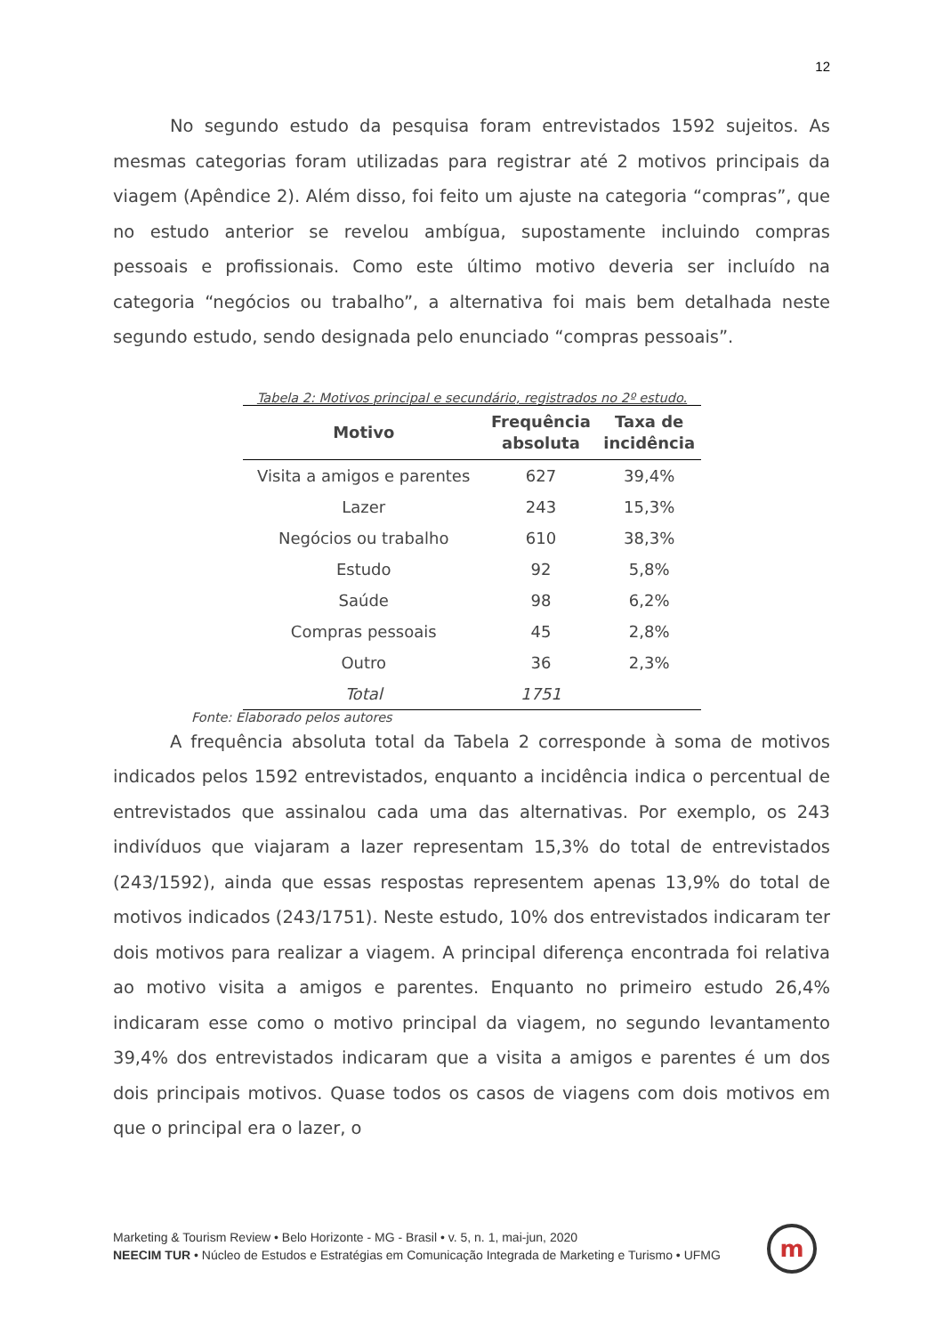12
No segundo estudo da pesquisa foram entrevistados 1592 sujeitos. As mesmas categorias foram utilizadas para registrar até 2 motivos principais da viagem (Apêndice 2). Além disso, foi feito um ajuste na categoria “compras”, que no estudo anterior se revelou ambígua, supostamente incluindo compras pessoais e profissionais. Como este último motivo deveria ser incluído na categoria “negócios ou trabalho”, a alternativa foi mais bem detalhada neste segundo estudo, sendo designada pelo enunciado “compras pessoais”.
Tabela 2: Motivos principal e secundário, registrados no 2º estudo.
| Motivo | Frequência absoluta | Taxa de incidência |
| --- | --- | --- |
| Visita a amigos e parentes | 627 | 39,4% |
| Lazer | 243 | 15,3% |
| Negócios ou trabalho | 610 | 38,3% |
| Estudo | 92 | 5,8% |
| Saúde | 98 | 6,2% |
| Compras pessoais | 45 | 2,8% |
| Outro | 36 | 2,3% |
| Total | 1751 | |
Fonte: Elaborado pelos autores
A frequência absoluta total da Tabela 2 corresponde à soma de motivos indicados pelos 1592 entrevistados, enquanto a incidência indica o percentual de entrevistados que assinalou cada uma das alternativas. Por exemplo, os 243 indivíduos que viajaram a lazer representam 15,3% do total de entrevistados (243/1592), ainda que essas respostas representem apenas 13,9% do total de motivos indicados (243/1751). Neste estudo, 10% dos entrevistados indicaram ter dois motivos para realizar a viagem. A principal diferença encontrada foi relativa ao motivo visita a amigos e parentes. Enquanto no primeiro estudo 26,4% indicaram esse como o motivo principal da viagem, no segundo levantamento 39,4% dos entrevistados indicaram que a visita a amigos e parentes é um dos dois principais motivos. Quase todos os casos de viagens com dois motivos em que o principal era o lazer, o
Marketing & Tourism Review • Belo Horizonte - MG - Brasil • v. 5, n. 1, mai-jun, 2020
NEECIM TUR • Núcleo de Estudos e Estratégias em Comunicação Integrada de Marketing e Turismo • UFMG
m